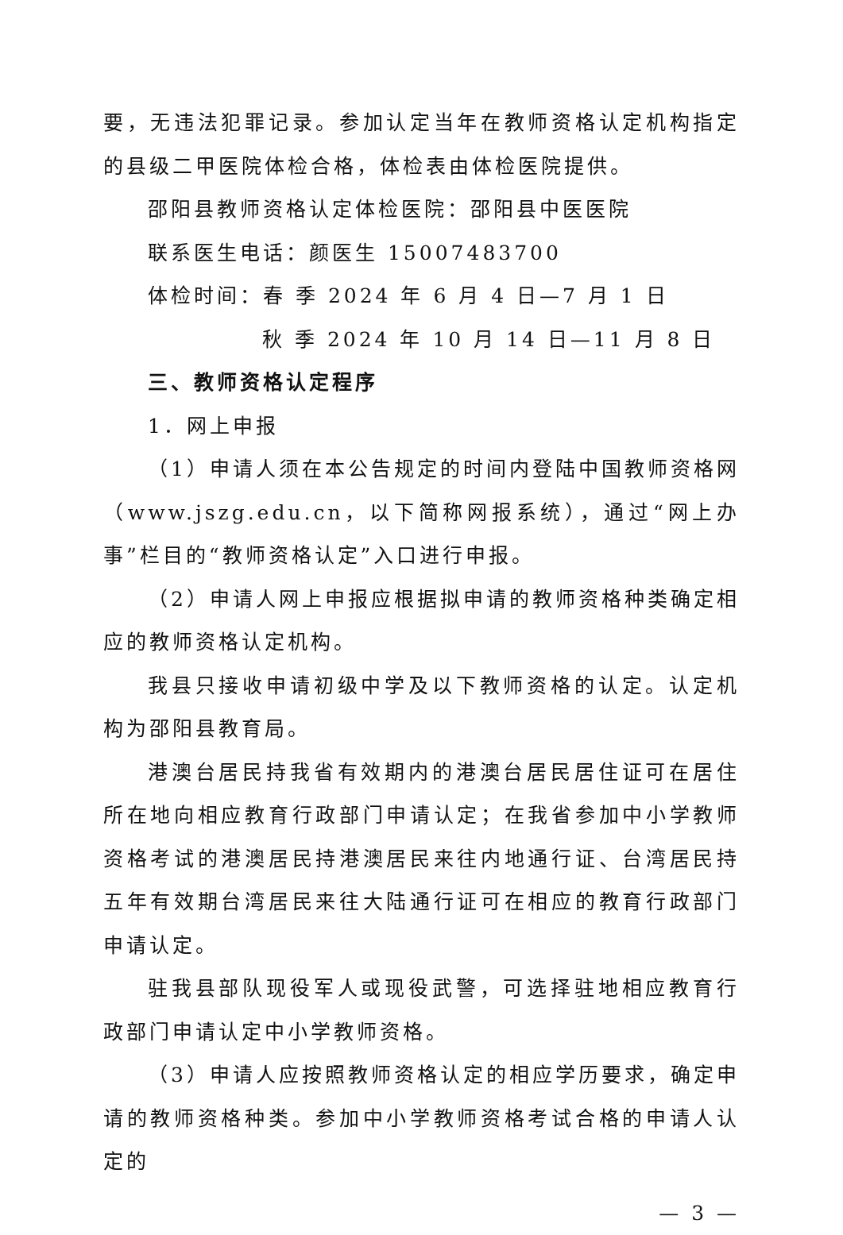要，无违法犯罪记录。参加认定当年在教师资格认定机构指定的县级二甲医院体检合格，体检表由体检医院提供。
邵阳县教师资格认定体检医院：邵阳县中医医院
联系医生电话：颜医生 15007483700
体检时间：春 季 2024 年 6 月 4 日—7 月 1 日
秋 季 2024 年 10 月 14 日—11 月 8 日
三、教师资格认定程序
1．网上申报
（1）申请人须在本公告规定的时间内登陆中国教师资格网（www.jszg.edu.cn，以下简称网报系统），通过“网上办事”栏目的“教师资格认定”入口进行申报。
（2）申请人网上申报应根据拟申请的教师资格种类确定相应的教师资格认定机构。
我县只接收申请初级中学及以下教师资格的认定。认定机构为邵阳县教育局。
港澳台居民持我省有效期内的港澳台居民居住证可在居住所在地向相应教育行政部门申请认定；在我省参加中小学教师资格考试的港澳居民持港澳居民来往内地通行证、台湾居民持五年有效期台湾居民来往大陆通行证可在相应的教育行政部门申请认定。
驻我县部队现役军人或现役武警，可选择驻地相应教育行政部门申请认定中小学教师资格。
（3）申请人应按照教师资格认定的相应学历要求，确定申请的教师资格种类。参加中小学教师资格考试合格的申请人认定的
— 3 —